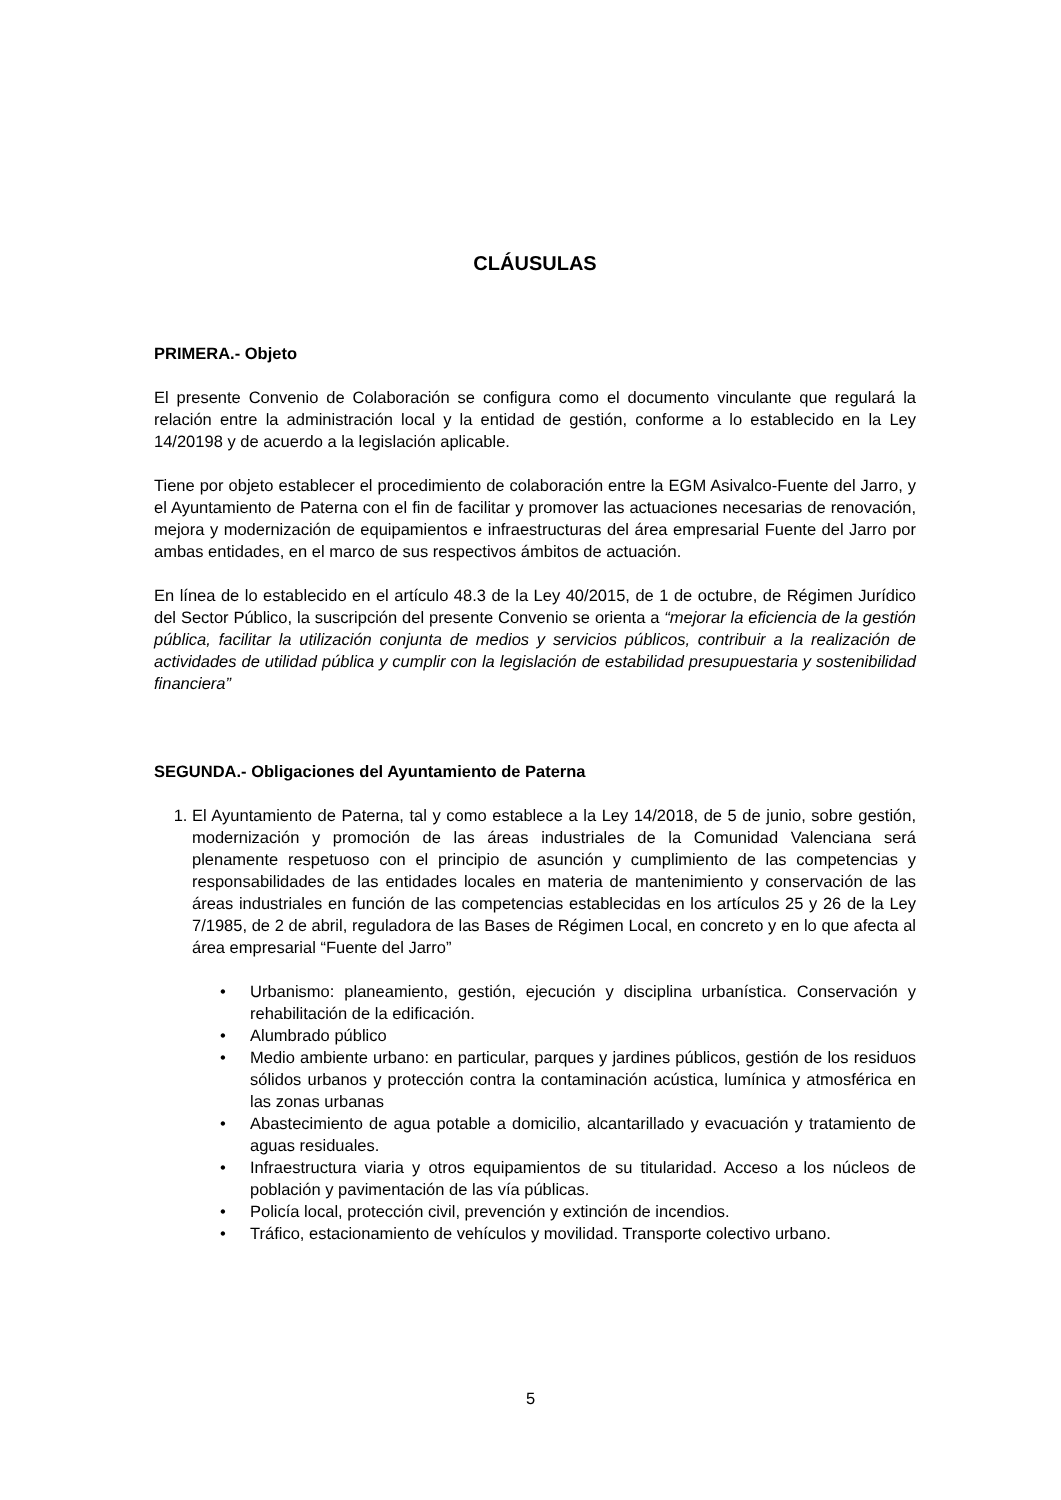CLÁUSULAS
PRIMERA.- Objeto
El presente Convenio de Colaboración se configura como el documento vinculante que regulará la relación entre la administración local y la entidad de gestión, conforme a lo establecido en la Ley 14/20198 y de acuerdo a la legislación aplicable.
Tiene por objeto establecer el procedimiento de colaboración entre la EGM Asivalco-Fuente del Jarro, y el Ayuntamiento de Paterna con el fin de facilitar y promover las actuaciones necesarias de renovación, mejora y modernización de equipamientos e infraestructuras del área empresarial Fuente del Jarro por ambas entidades, en el marco de sus respectivos ámbitos de actuación.
En línea de lo establecido en el artículo 48.3 de la Ley 40/2015, de 1 de octubre, de Régimen Jurídico del Sector Público, la suscripción del presente Convenio se orienta a “mejorar la eficiencia de la gestión pública, facilitar la utilización conjunta de medios y servicios públicos, contribuir a la realización de actividades de utilidad pública y cumplir con la legislación de estabilidad presupuestaria y sostenibilidad financiera”
SEGUNDA.- Obligaciones del Ayuntamiento de Paterna
1. El Ayuntamiento de Paterna, tal y como establece a la Ley 14/2018, de 5 de junio, sobre gestión, modernización y promoción de las áreas industriales de la Comunidad Valenciana será plenamente respetuoso con el principio de asunción y cumplimiento de las competencias y responsabilidades de las entidades locales en materia de mantenimiento y conservación de las áreas industriales en función de las competencias establecidas en los artículos 25 y 26 de la Ley 7/1985, de 2 de abril, reguladora de las Bases de Régimen Local, en concreto y en lo que afecta al área empresarial “Fuente del Jarro”
• Urbanismo: planeamiento, gestión, ejecución y disciplina urbanística. Conservación y rehabilitación de la edificación.
• Alumbrado público
• Medio ambiente urbano: en particular, parques y jardines públicos, gestión de los residuos sólidos urbanos y protección contra la contaminación acústica, lumínica y atmosférica en las zonas urbanas
• Abastecimiento de agua potable a domicilio, alcantarillado y evacuación y tratamiento de aguas residuales.
• Infraestructura viaria y otros equipamientos de su titularidad. Acceso a los núcleos de población y pavimentación de las vía públicas.
• Policía local, protección civil, prevención y extinción de incendios.
• Tráfico, estacionamiento de vehículos y movilidad. Transporte colectivo urbano.
5